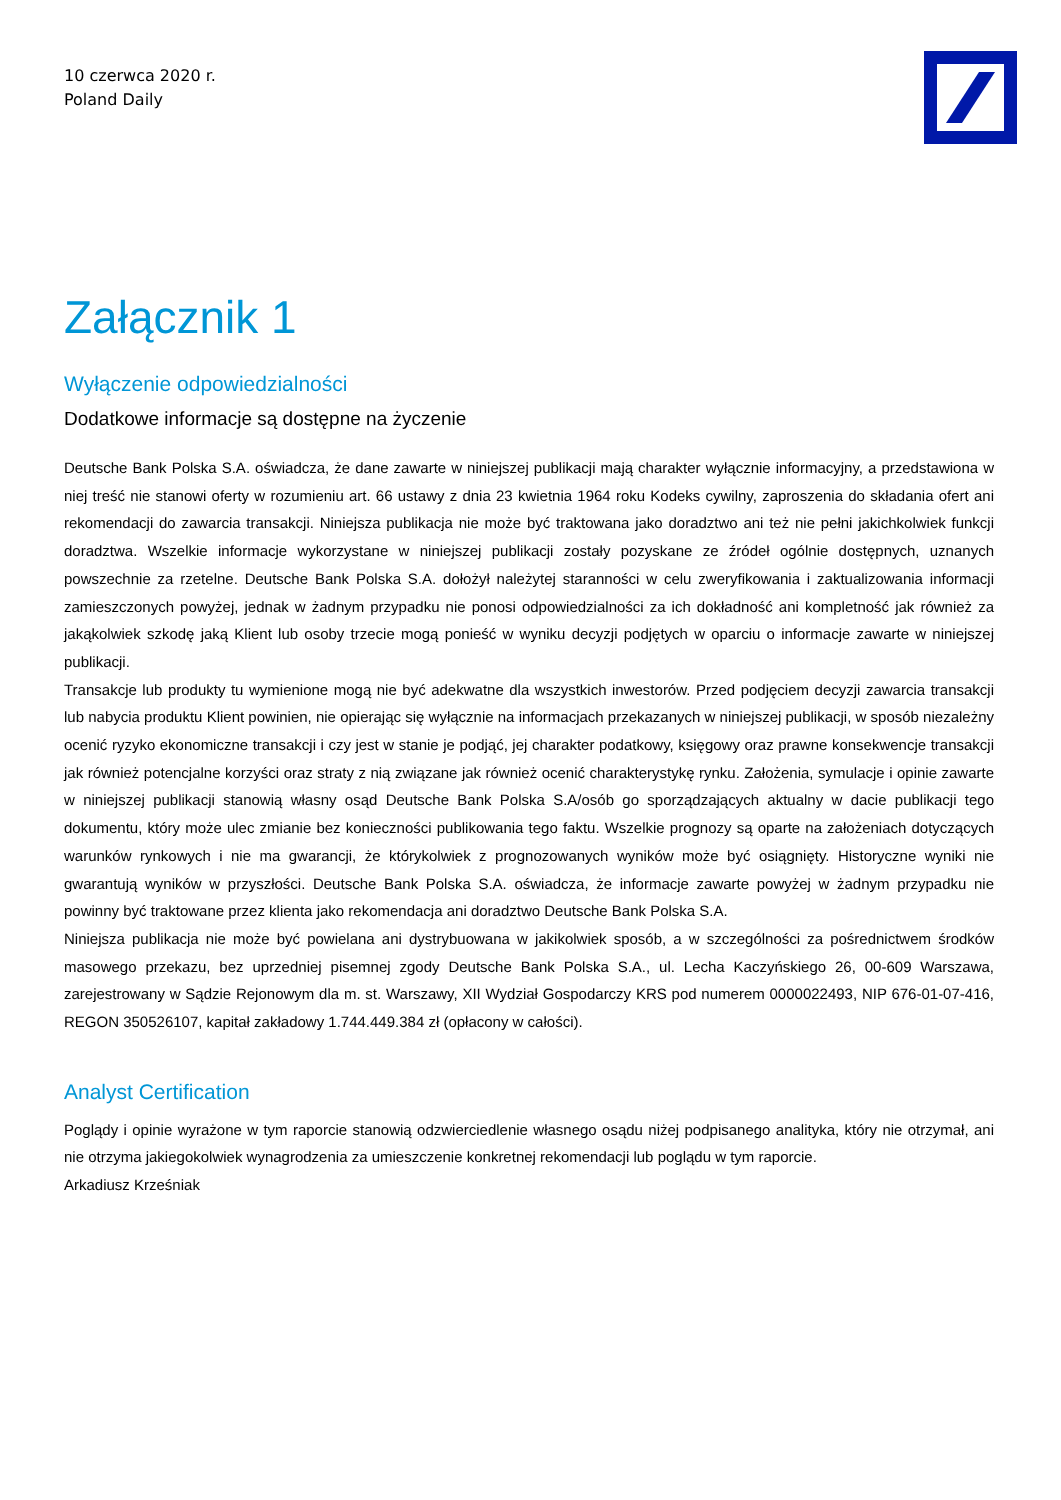10 czerwca 2020 r.
Poland Daily
Załącznik 1
Wyłączenie odpowiedzialności
Dodatkowe informacje są dostępne na życzenie
Deutsche Bank Polska S.A. oświadcza, że dane zawarte w niniejszej publikacji mają charakter wyłącznie informacyjny, a przedstawiona w niej treść nie stanowi oferty w rozumieniu art. 66 ustawy z dnia 23 kwietnia 1964 roku Kodeks cywilny, zaproszenia do składania ofert ani rekomendacji do zawarcia transakcji. Niniejsza publikacja nie może być traktowana jako doradztwo ani też nie pełni jakichkolwiek funkcji doradztwa. Wszelkie informacje wykorzystane w niniejszej publikacji zostały pozyskane ze źródeł ogólnie dostępnych, uznanych powszechnie za rzetelne. Deutsche Bank Polska S.A. dołożył należytej staranności w celu zweryfikowania i zaktualizowania informacji zamieszczonych powyżej, jednak w żadnym przypadku nie ponosi odpowiedzialności za ich dokładność ani kompletność jak również za jakąkolwiek szkodę jaką Klient lub osoby trzecie mogą ponieść w wyniku decyzji podjętych w oparciu o informacje zawarte w niniejszej publikacji.
Transakcje lub produkty tu wymienione mogą nie być adekwatne dla wszystkich inwestorów. Przed podjęciem decyzji zawarcia transakcji lub nabycia produktu Klient powinien, nie opierając się wyłącznie na informacjach przekazanych w niniejszej publikacji, w sposób niezależny ocenić ryzyko ekonomiczne transakcji i czy jest w stanie je podjąć, jej charakter podatkowy, księgowy oraz prawne konsekwencje transakcji jak również potencjalne korzyści oraz straty z nią związane jak również ocenić charakterystykę rynku. Założenia, symulacje i opinie zawarte w niniejszej publikacji stanowią własny osąd Deutsche Bank Polska S.A/osób go sporządzających aktualny w dacie publikacji tego dokumentu, który może ulec zmianie bez konieczności publikowania tego faktu. Wszelkie prognozy są oparte na założeniach dotyczących warunków rynkowych i nie ma gwarancji, że którykolwiek z prognozowanych wyników może być osiągnięty. Historyczne wyniki nie gwarantują wyników w przyszłości. Deutsche Bank Polska S.A. oświadcza, że informacje zawarte powyżej w żadnym przypadku nie powinny być traktowane przez klienta jako rekomendacja ani doradztwo Deutsche Bank Polska S.A.
Niniejsza publikacja nie może być powielana ani dystrybuowana w jakikolwiek sposób, a w szczególności za pośrednictwem środków masowego przekazu, bez uprzedniej pisemnej zgody Deutsche Bank Polska S.A., ul. Lecha Kaczyńskiego 26, 00-609 Warszawa, zarejestrowany w Sądzie Rejonowym dla m. st. Warszawy, XII Wydział Gospodarczy KRS pod numerem 0000022493, NIP 676-01-07-416, REGON 350526107, kapitał zakładowy 1.744.449.384 zł (opłacony w całości).
Analyst Certification
Poglądy i opinie wyrażone w tym raporcie stanowią odzwierciedlenie własnego osądu niżej podpisanego analityka, który nie otrzymał, ani nie otrzyma jakiegokolwiek wynagrodzenia za umieszczenie konkretnej rekomendacji lub poglądu w tym raporcie.
Arkadiusz Krześniak